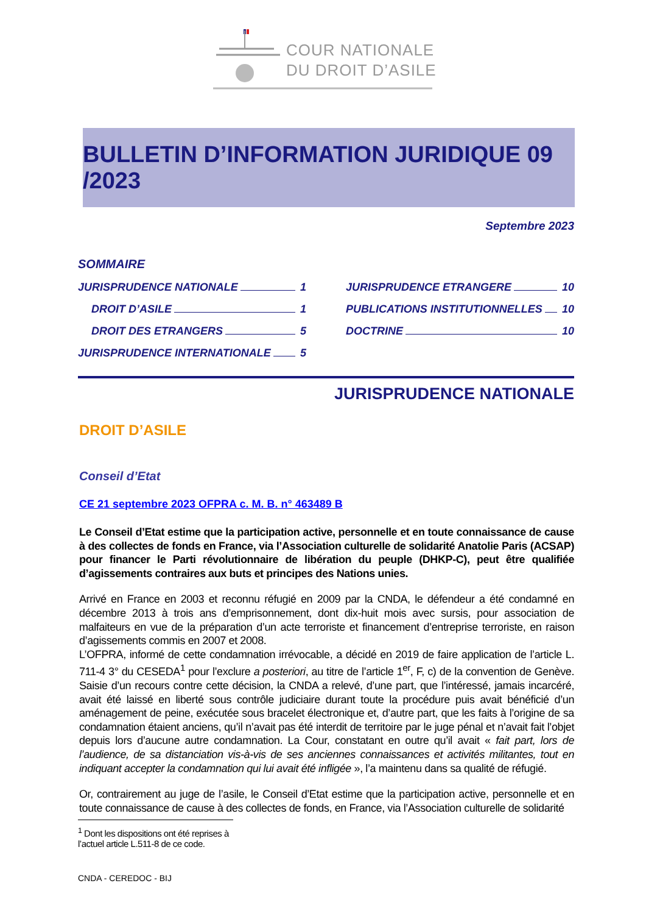COUR NATIONALE
DU DROIT D’ASILE
BULLETIN D’INFORMATION JURIDIQUE 09 /2023
Septembre 2023
SOMMAIRE
JURISPRUDENCE NATIONALE 1
DROIT D’ASILE 1
DROIT DES ETRANGERS 5
JURISPRUDENCE INTERNATIONALE 5
JURISPRUDENCE ETRANGERE 10
PUBLICATIONS INSTITUTIONNELLES 10
DOCTRINE 10
JURISPRUDENCE NATIONALE
DROIT D’ASILE
Conseil d’Etat
CE 21 septembre 2023 OFPRA c. M. B. n° 463489 B
Le Conseil d’Etat estime que la participation active, personnelle et en toute connaissance de cause à des collectes de fonds en France, via l’Association culturelle de solidarité Anatolie Paris (ACSAP) pour financer le Parti révolutionnaire de libération du peuple (DHKP-C), peut être qualifiée d’agissements contraires aux buts et principes des Nations unies.
Arrivé en France en 2003 et reconnu réfugié en 2009 par la CNDA, le défendeur a été condamné en décembre 2013 à trois ans d’emprisonnement, dont dix-huit mois avec sursis, pour association de malfaiteurs en vue de la préparation d’un acte terroriste et financement d’entreprise terroriste, en raison d’agissements commis en 2007 et 2008.
L’OFPRA, informé de cette condamnation irrévocable, a décidé en 2019 de faire application de l’article L. 711-4 3° du CESEDA<sup>1</sup> pour l’exclure a posteriori, au titre de l’article 1<sup>er</sup>, F, c) de la convention de Genève. Saisie d’un recours contre cette décision, la CNDA a relevé, d’une part, que l’intéressé, jamais incarcéré, avait été laissé en liberté sous contrôle judiciaire durant toute la procédure puis avait bénéficié d’un aménagement de peine, exécutée sous bracelet électronique et, d’autre part, que les faits à l’origine de sa condamnation étaient anciens, qu’il n’avait pas été interdit de territoire par le juge pénal et n’avait fait l’objet depuis lors d’aucune autre condamnation. La Cour, constatant en outre qu’il avait « fait part, lors de l’audience, de sa distanciation vis-à-vis de ses anciennes connaissances et activités militantes, tout en indiquant accepter la condamnation qui lui avait été infligée », l’a maintenu dans sa qualité de réfugié.
Or, contrairement au juge de l’asile, le Conseil d’Etat estime que la participation active, personnelle et en toute connaissance de cause à des collectes de fonds, en France, via l’Association culturelle de solidarité
<sup>1</sup> Dont les dispositions ont été reprises à l’actuel article L.511-8 de ce code.
CNDA - CEREDOC - BIJ